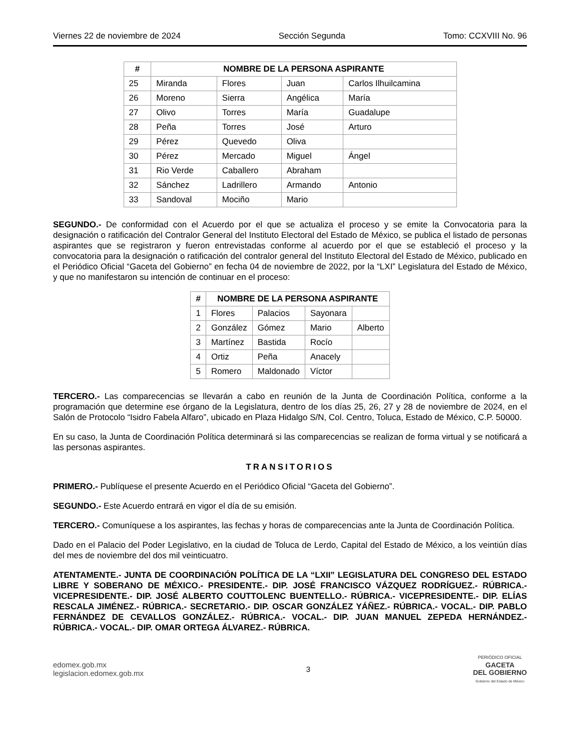Viernes 22 de noviembre de 2024 Sección Segunda Tomo: CCXVIII No. 96
| # | NOMBRE DE LA PERSONA ASPIRANTE | | | |
| --- | --- | --- | --- | --- |
| 25 | Miranda | Flores | Juan | Carlos Ilhuilcamina |
| 26 | Moreno | Sierra | Angélica | María |
| 27 | Olivo | Torres | María | Guadalupe |
| 28 | Peña | Torres | José | Arturo |
| 29 | Pérez | Quevedo | Oliva | |
| 30 | Pérez | Mercado | Miguel | Ángel |
| 31 | Rio Verde | Caballero | Abraham | |
| 32 | Sánchez | Ladrillero | Armando | Antonio |
| 33 | Sandoval | Mociño | Mario | |
SEGUNDO.- De conformidad con el Acuerdo por el que se actualiza el proceso y se emite la Convocatoria para la designación o ratificación del Contralor General del Instituto Electoral del Estado de México, se publica el listado de personas aspirantes que se registraron y fueron entrevistadas conforme al acuerdo por el que se estableció el proceso y la convocatoria para la designación o ratificación del contralor general del Instituto Electoral del Estado de México, publicado en el Periódico Oficial “Gaceta del Gobierno” en fecha 04 de noviembre de 2022, por la “LXI” Legislatura del Estado de México, y que no manifestaron su intención de continuar en el proceso:
| # | NOMBRE DE LA PERSONA ASPIRANTE | | | |
| --- | --- | --- | --- | --- |
| 1 | Flores | Palacios | Sayonara | |
| 2 | González | Gómez | Mario | Alberto |
| 3 | Martínez | Bastida | Rocío | |
| 4 | Ortiz | Peña | Anacely | |
| 5 | Romero | Maldonado | Víctor | |
TERCERO.- Las comparecencias se llevarán a cabo en reunión de la Junta de Coordinación Política, conforme a la programación que determine ese órgano de la Legislatura, dentro de los días 25, 26, 27 y 28 de noviembre de 2024, en el Salón de Protocolo “Isidro Fabela Alfaro”, ubicado en Plaza Hidalgo S/N, Col. Centro, Toluca, Estado de México, C.P. 50000.
En su caso, la Junta de Coordinación Política determinará si las comparecencias se realizan de forma virtual y se notificará a las personas aspirantes.
TRANSITORIOS
PRIMERO.- Publíquese el presente Acuerdo en el Periódico Oficial “Gaceta del Gobierno”.
SEGUNDO.- Este Acuerdo entrará en vigor el día de su emisión.
TERCERO.- Comuníquese a los aspirantes, las fechas y horas de comparecencias ante la Junta de Coordinación Política.
Dado en el Palacio del Poder Legislativo, en la ciudad de Toluca de Lerdo, Capital del Estado de México, a los veintiún días del mes de noviembre del dos mil veinticuatro.
ATENTAMENTE.- JUNTA DE COORDINACIÓN POLÍTICA DE LA “LXII” LEGISLATURA DEL CONGRESO DEL ESTADO LIBRE Y SOBERANO DE MÉXICO.- PRESIDENTE.- DIP. JOSÉ FRANCISCO VÁZQUEZ RODRÍGUEZ.- RÚBRICA.- VICEPRESIDENTE.- DIP. JOSÉ ALBERTO COUTTOLENC BUENTELLO.- RÚBRICA.- VICEPRESIDENTE.- DIP. ELÍAS RESCALA JIMÉNEZ.- RÚBRICA.- SECRETARIO.- DIP. OSCAR GONZÁLEZ YÁÑEZ.- RÚBRICA.- VOCAL.- DIP. PABLO FERNÁNDEZ DE CEVALLOS GONZÁLEZ.- RÚBRICA.- VOCAL.- DIP. JUAN MANUEL ZEPEDA HERNÁNDEZ.- RÚBRICA.- VOCAL.- DIP. OMAR ORTEGA ÁLVAREZ.- RÚBRICA.
edomex.gob.mx
legislacion.edomex.gob.mx
3
PERIÓDICO OFICIAL
GACETA
DEL GOBIERNO
Gobierno del Estado de México